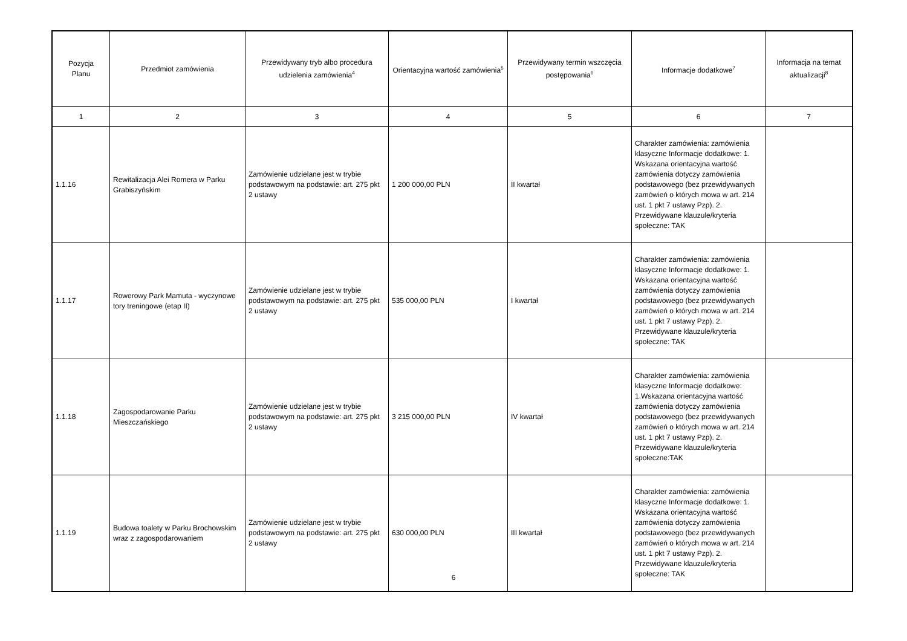| Pozycja Planu | Przedmiot zamówienia | Przewidywany tryb albo procedura udzielenia zamówienia<sup>4</sup> | Orientacyjna wartość zamówienia<sup>5</sup> | Przewidywany termin wszczęcia postępowania<sup>6</sup> | Informacje dodatkowe<sup>7</sup> | Informacja na temat aktualizacji<sup>8</sup> |
| --- | --- | --- | --- | --- | --- | --- |
| 1 | 2 | 3 | 4 | 5 | 6 | 7 |
| 1.1.16 | Rewitalizacja Alei Romera w Parku Grabiszyńskim | Zamówienie udzielane jest w trybie podstawowym na podstawie: art. 275 pkt 2 ustawy | 1 200 000,00 PLN | II kwartał | Charakter zamówienia: zamówienia klasyczne Informacje dodatkowe: 1. Wskazana orientacyjna wartość zamówienia dotyczy zamówienia podstawowego (bez przewidywanych zamówień o których mowa w art. 214 ust. 1 pkt 7 ustawy Pzp). 2. Przewidywane klauzule/kryteria społeczne: TAK | |
| 1.1.17 | Rowerowy Park Mamuta - wyczynowe tory treningowe (etap II) | Zamówienie udzielane jest w trybie podstawowym na podstawie: art. 275 pkt 2 ustawy | 535 000,00 PLN | I kwartał | Charakter zamówienia: zamówienia klasyczne Informacje dodatkowe: 1. Wskazana orientacyjna wartość zamówienia dotyczy zamówienia podstawowego (bez przewidywanych zamówień o których mowa w art. 214 ust. 1 pkt 7 ustawy Pzp). 2. Przewidywane klauzule/kryteria społeczne: TAK | |
| 1.1.18 | Zagospodarowanie Parku Mieszczańskiego | Zamówienie udzielane jest w trybie podstawowym na podstawie: art. 275 pkt 2 ustawy | 3 215 000,00 PLN | IV kwartał | Charakter zamówienia: zamówienia klasyczne Informacje dodatkowe: 1.Wskazana orientacyjna wartość zamówienia dotyczy zamówienia podstawowego (bez przewidywanych zamówień o których mowa w art. 214 ust. 1 pkt 7 ustawy Pzp). 2. Przewidywane klauzule/kryteria społeczne:TAK | |
| 1.1.19 | Budowa toalety w Parku Brochowskim wraz z zagospodarowaniem | Zamówienie udzielane jest w trybie podstawowym na podstawie: art. 275 pkt 2 ustawy | 630 000,00 PLN | III kwartał | Charakter zamówienia: zamówienia klasyczne Informacje dodatkowe: 1. Wskazana orientacyjna wartość zamówienia dotyczy zamówienia podstawowego (bez przewidywanych zamówień o których mowa w art. 214 ust. 1 pkt 7 ustawy Pzp). 2. Przewidywane klauzule/kryteria społeczne: TAK | |
6